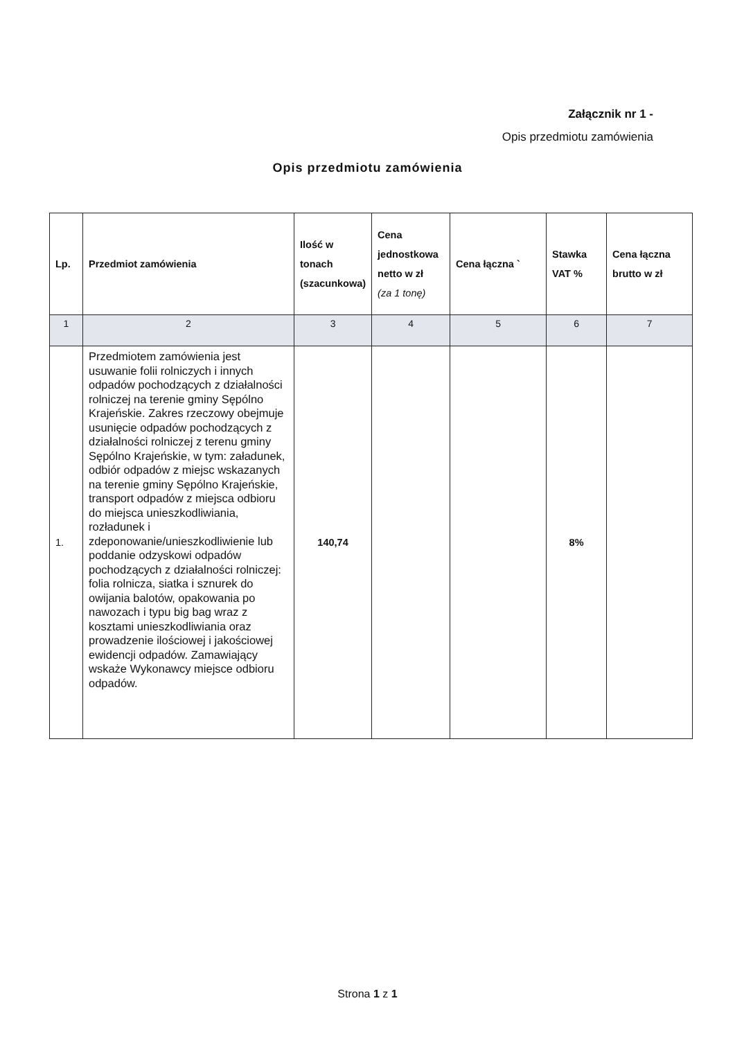Załącznik nr 1 -
Opis przedmiotu zamówienia
Opis przedmiotu zamówienia
| Lp. | Przedmiot zamówienia | Ilość w tonach (szacunkowa) | Cena jednostkowa netto w zł (za 1 tonę) | Cena łączna ` | Stawka VAT % | Cena łączna brutto w zł |
| --- | --- | --- | --- | --- | --- | --- |
| 1 | 2 | 3 | 4 | 5 | 6 | 7 |
| 1. | Przedmiotem zamówienia jest usuwanie folii rolniczych i innych odpadów pochodzących z działalności rolniczej na terenie gminy Sępólno Krajeńskie. Zakres rzeczowy obejmuje usunięcie odpadów pochodzących z działalności rolniczej z terenu gminy Sępólno Krajeńskie, w tym: załadunek, odbiór odpadów z miejsc wskazanych na terenie gminy Sępólno Krajeńskie, transport odpadów z miejsca odbioru do miejsca unieszkodliwiania, rozładunek i zdeponowanie/unieszkodliwienie lub poddanie odzyskowi odpadów pochodzących z działalności rolniczej: folia rolnicza, siatka i sznurek do owijania balotów, opakowania po nawozach i typu big bag wraz z kosztami unieszkodliwiania oraz prowadzenie ilościowej i jakościowej ewidencji odpadów. Zamawiający wskaże Wykonawcy miejsce odbioru odpadów. | 140,74 | | | 8% | |
Strona 1 z 1